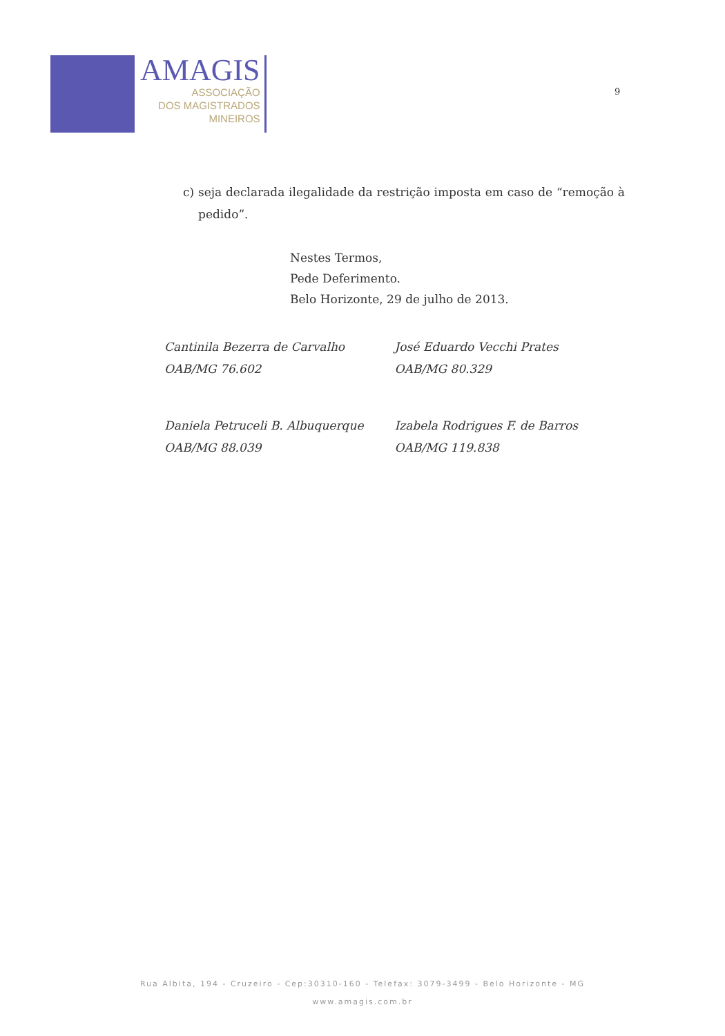AMAGIS
ASSOCIAÇÃO
DOS MAGISTRADOS
MINEIROS
9
c) seja declarada ilegalidade da restrição imposta em caso de “remoção à pedido”.
Nestes Termos,
Pede Deferimento.
Belo Horizonte, 29 de julho de 2013.
Cantinila Bezerra de Carvalho
OAB/MG 76.602
José Eduardo Vecchi Prates
OAB/MG 80.329
Daniela Petruceli B. Albuquerque
OAB/MG 88.039
Izabela Rodrigues F. de Barros
OAB/MG 119.838
Rua Albita, 194 - Cruzeiro - Cep:30310-160 - Telefax: 3079-3499 - Belo Horizonte - MG
www.amagis.com.br